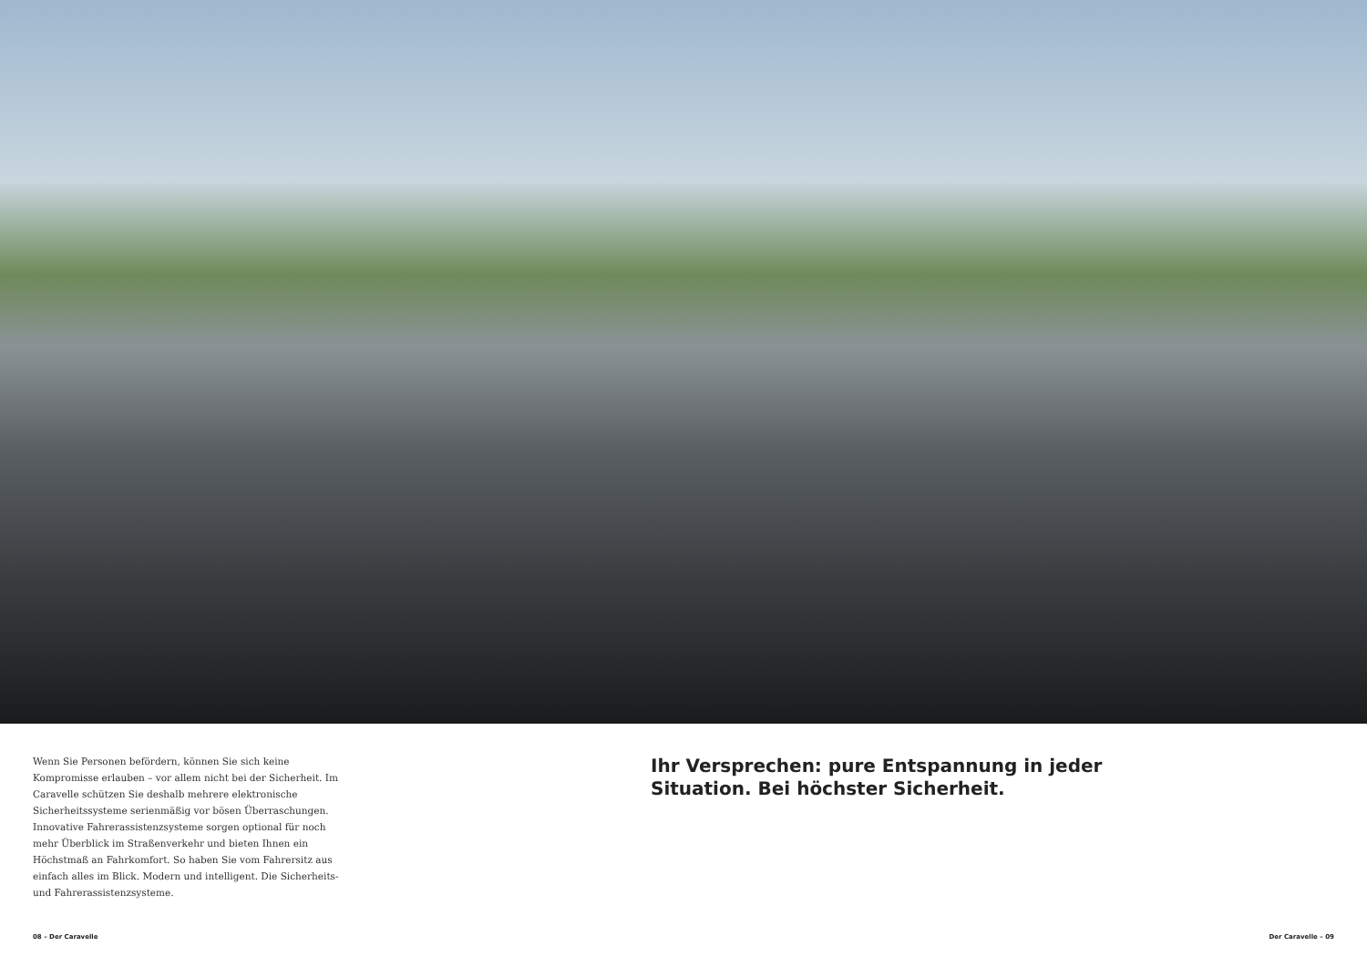Wenn Sie Personen befördern, können Sie sich keine Kompromisse erlauben – vor allem nicht bei der Sicherheit. Im Caravelle schützen Sie deshalb mehrere elektronische Sicherheitssysteme serienmäßig vor bösen Überraschungen. Innovative Fahrerassistenzsysteme sorgen optional für noch mehr Überblick im Straßenverkehr und bieten Ihnen ein Höchstmaß an Fahrkomfort. So haben Sie vom Fahrersitz aus einfach alles im Blick. Modern und intelligent. Die Sicherheits- und Fahrerassistenzsysteme.
Ihr Versprechen: pure Entspannung in jeder Situation. Bei höchster Sicherheit.
08 – Der Caravelle Der Caravelle – 09